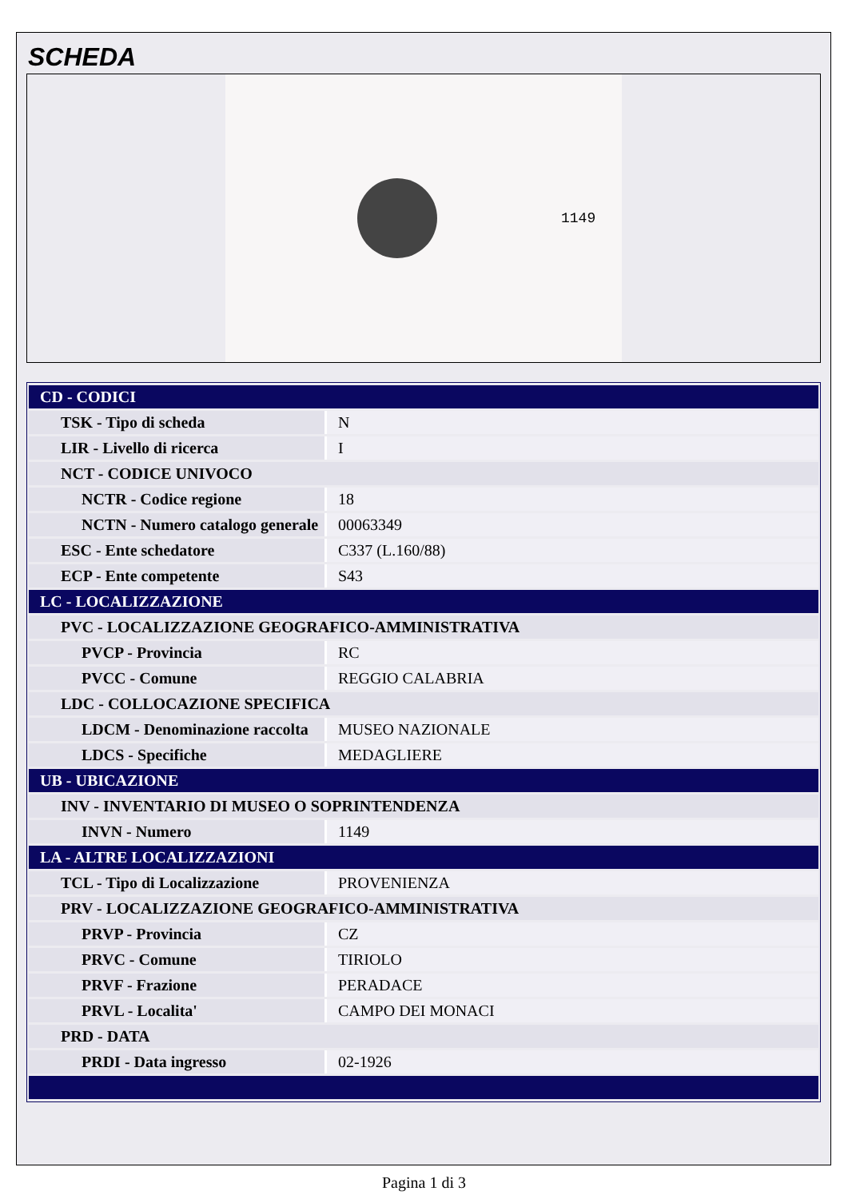SCHEDA
1149
| CD - CODICI | |
| TSK - Tipo di scheda | N |
| LIR - Livello di ricerca | I |
| NCT - CODICE UNIVOCO | |
| NCTR - Codice regione | 18 |
| NCTN - Numero catalogo generale | 00063349 |
| ESC - Ente schedatore | C337 (L.160/88) |
| ECP - Ente competente | S43 |
| LC - LOCALIZZAZIONE | |
| PVC - LOCALIZZAZIONE GEOGRAFICO-AMMINISTRATIVA | |
| PVCP - Provincia | RC |
| PVCC - Comune | REGGIO CALABRIA |
| LDC - COLLOCAZIONE SPECIFICA | |
| LDCM - Denominazione raccolta | MUSEO NAZIONALE |
| LDCS - Specifiche | MEDAGLIERE |
| UB - UBICAZIONE | |
| INV - INVENTARIO DI MUSEO O SOPRINTENDENZA | |
| INVN - Numero | 1149 |
| LA - ALTRE LOCALIZZAZIONI | |
| TCL - Tipo di Localizzazione | PROVENIENZA |
| PRV - LOCALIZZAZIONE GEOGRAFICO-AMMINISTRATIVA | |
| PRVP - Provincia | CZ |
| PRVC - Comune | TIRIOLO |
| PRVF - Frazione | PERADACE |
| PRVL - Localita' | CAMPO DEI MONACI |
| PRD - DATA | |
| PRDI - Data ingresso | 02-1926 |
Pagina 1 di 3